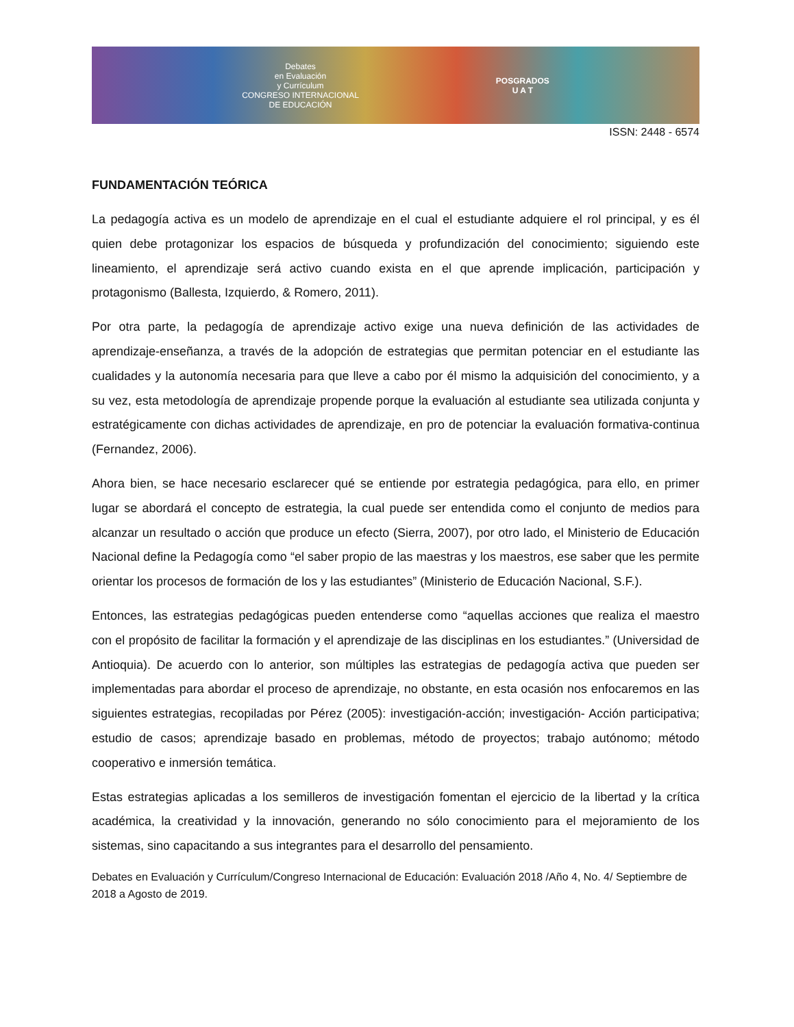Debates
en Evaluación
y Currículum
CONGRESO INTERNACIONAL
DE EDUCACIÓN
POSGRADOS
U A T
ISSN: 2448 - 6574
FUNDAMENTACIÓN TEÓRICA
La pedagogía activa es un modelo de aprendizaje en el cual el estudiante adquiere el rol principal, y es él quien debe protagonizar los espacios de búsqueda y profundización del conocimiento; siguiendo este lineamiento, el aprendizaje será activo cuando exista en el que aprende implicación, participación y protagonismo (Ballesta, Izquierdo, & Romero, 2011).
Por otra parte, la pedagogía de aprendizaje activo exige una nueva definición de las actividades de aprendizaje-enseñanza, a través de la adopción de estrategias que permitan potenciar en el estudiante las cualidades y la autonomía necesaria para que lleve a cabo por él mismo la adquisición del conocimiento, y a su vez, esta metodología de aprendizaje propende porque la evaluación al estudiante sea utilizada conjunta y estratégicamente con dichas actividades de aprendizaje, en pro de potenciar la evaluación formativa-continua (Fernandez, 2006).
Ahora bien, se hace necesario esclarecer qué se entiende por estrategia pedagógica, para ello, en primer lugar se abordará el concepto de estrategia, la cual puede ser entendida como el conjunto de medios para alcanzar un resultado o acción que produce un efecto (Sierra, 2007), por otro lado, el Ministerio de Educación Nacional define la Pedagogía como “el saber propio de las maestras y los maestros, ese saber que les permite orientar los procesos de formación de los y las estudiantes” (Ministerio de Educación Nacional, S.F.).
Entonces, las estrategias pedagógicas pueden entenderse como “aquellas acciones que realiza el maestro con el propósito de facilitar la formación y el aprendizaje de las disciplinas en los estudiantes.” (Universidad de Antioquia). De acuerdo con lo anterior, son múltiples las estrategias de pedagogía activa que pueden ser implementadas para abordar el proceso de aprendizaje, no obstante, en esta ocasión nos enfocaremos en las siguientes estrategias, recopiladas por Pérez (2005): investigación-acción; investigación- Acción participativa; estudio de casos; aprendizaje basado en problemas, método de proyectos; trabajo autónomo; método cooperativo e inmersión temática.
Estas estrategias aplicadas a los semilleros de investigación fomentan el ejercicio de la libertad y la crítica académica, la creatividad y la innovación, generando no sólo conocimiento para el mejoramiento de los sistemas, sino capacitando a sus integrantes para el desarrollo del pensamiento.
Debates en Evaluación y Currículum/Congreso Internacional de Educación: Evaluación 2018 /Año 4, No. 4/ Septiembre de 2018 a Agosto de 2019.